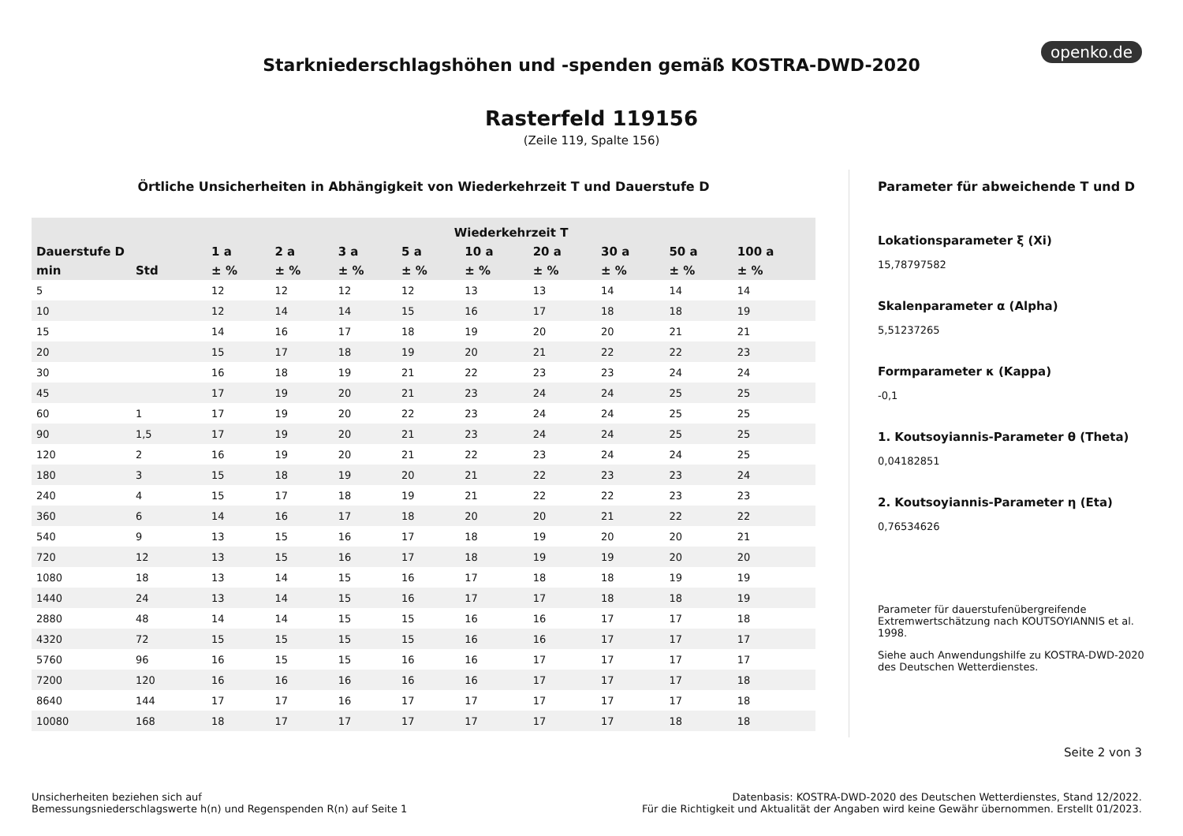openko.de
Starkniederschlagshöhen und -spenden gemäß KOSTRA-DWD-2020
Rasterfeld 119156
(Zeile 119, Spalte 156)
Örtliche Unsicherheiten in Abhängigkeit von Wiederkehrzeit T und Dauerstufe D
| | | Wiederkehrzeit T | | | | | | | | |
| --- | --- | --- | --- | --- | --- | --- | --- | --- | --- | --- |
| Dauerstufe D | | 1 a | 2 a | 3 a | 5 a | 10 a | 20 a | 30 a | 50 a | 100 a |
| min | Std | ± % | ± % | ± % | ± % | ± % | ± % | ± % | ± % | ± % |
| 5 | | 12 | 12 | 12 | 12 | 13 | 13 | 14 | 14 | 14 |
| 10 | | 12 | 14 | 14 | 15 | 16 | 17 | 18 | 18 | 19 |
| 15 | | 14 | 16 | 17 | 18 | 19 | 20 | 20 | 21 | 21 |
| 20 | | 15 | 17 | 18 | 19 | 20 | 21 | 22 | 22 | 23 |
| 30 | | 16 | 18 | 19 | 21 | 22 | 23 | 23 | 24 | 24 |
| 45 | | 17 | 19 | 20 | 21 | 23 | 24 | 24 | 25 | 25 |
| 60 | 1 | 17 | 19 | 20 | 22 | 23 | 24 | 24 | 25 | 25 |
| 90 | 1,5 | 17 | 19 | 20 | 21 | 23 | 24 | 24 | 25 | 25 |
| 120 | 2 | 16 | 19 | 20 | 21 | 22 | 23 | 24 | 24 | 25 |
| 180 | 3 | 15 | 18 | 19 | 20 | 21 | 22 | 23 | 23 | 24 |
| 240 | 4 | 15 | 17 | 18 | 19 | 21 | 22 | 22 | 23 | 23 |
| 360 | 6 | 14 | 16 | 17 | 18 | 20 | 20 | 21 | 22 | 22 |
| 540 | 9 | 13 | 15 | 16 | 17 | 18 | 19 | 20 | 20 | 21 |
| 720 | 12 | 13 | 15 | 16 | 17 | 18 | 19 | 19 | 20 | 20 |
| 1080 | 18 | 13 | 14 | 15 | 16 | 17 | 18 | 18 | 19 | 19 |
| 1440 | 24 | 13 | 14 | 15 | 16 | 17 | 17 | 18 | 18 | 19 |
| 2880 | 48 | 14 | 14 | 15 | 15 | 16 | 16 | 17 | 17 | 18 |
| 4320 | 72 | 15 | 15 | 15 | 15 | 16 | 16 | 17 | 17 | 17 |
| 5760 | 96 | 16 | 15 | 15 | 16 | 16 | 17 | 17 | 17 | 17 |
| 7200 | 120 | 16 | 16 | 16 | 16 | 16 | 17 | 17 | 17 | 18 |
| 8640 | 144 | 17 | 17 | 16 | 17 | 17 | 17 | 17 | 17 | 18 |
| 10080 | 168 | 18 | 17 | 17 | 17 | 17 | 17 | 17 | 18 | 18 |
Parameter für abweichende T und D
Lokationsparameter ξ (Xi)
15,78797582
Skalenparameter α (Alpha)
5,51237265
Formparameter κ (Kappa)
-0,1
1. Koutsoyiannis-Parameter θ (Theta)
0,04182851
2. Koutsoyiannis-Parameter η (Eta)
0,76534626
Parameter für dauerstufenübergreifende Extremwertschätzung nach KOUTSOYIANNIS et al. 1998.
Siehe auch Anwendungshilfe zu KOSTRA-DWD-2020 des Deutschen Wetterdienstes.
Seite 2 von 3
Unsicherheiten beziehen sich auf
Bemessungsniederschlagswerte h(n) und Regenspenden R(n) auf Seite 1
Datenbasis: KOSTRA-DWD-2020 des Deutschen Wetterdienstes, Stand 12/2022.
Für die Richtigkeit und Aktualität der Angaben wird keine Gewähr übernommen. Erstellt 01/2023.